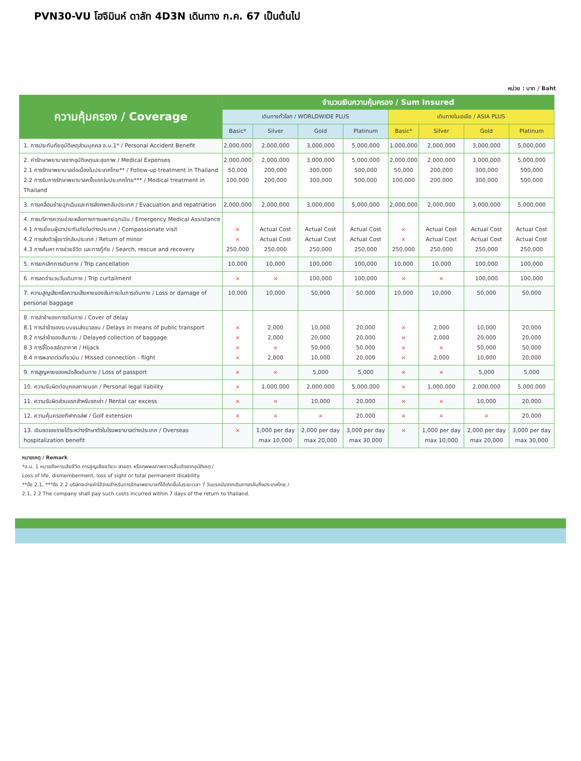PVN30-VU โฮจิมินห์ ดาลัท 4D3N เดินทาง ก.ค. 67 เป็นต้นไป
หน่วย : บาท / Baht
| ความคุ้มครอง / Coverage | จำนวนเงินความคุ้มครอง / Sum Insured | | | | | | | |
| --- | --- | --- | --- | --- | --- | --- | --- | --- |
| | เดินทางทั่วโลก / WORLDWIDE PLUS | | | | เดินทางในเอเชีย / ASIA PLUS | | | |
| | Basic* | Silver | Gold | Platinum | Basic* | Silver | Gold | Platinum |
| 1. การประกันภัยอุบัติเหตุส่วนบุคคล อ.บ.1* / Personal Accident Benefit | 2,000,000 | 2,000,000 | 3,000,000 | 5,000,000 | 1,000,000 | 2,000,000 | 3,000,000 | 5,000,000 |
| 2. ค่ารักษาพยาบาลจากอุบัติเหตุและสุขภาพ / Medical Expenses 2.1 การรักษาพยาบาลต่อเนื่องในประเทศไทย** / Follow-up treatment in Thailand 2.2 การรับการรักษาพยาบาลครั้งแรกในประเทศไทย*** / Medical treatment in Thailand | 2,000,000 50,000 100,000 | 2,000,000 200,000 200,000 | 3,000,000 300,000 300,000 | 5,000,000 500,000 500,000 | 2,000,000 50,000 100,000 | 2,000,000 200,000 200,000 | 3,000,000 300,000 300,000 | 5,000,000 500,000 500,000 |
| 3. การเคลื่อนย้ายฉุกเฉินและการส่งศพกลับประเทศ / Evacuation and repatriation | 2,000,000 | 2,000,000 | 3,000,000 | 5,000,000 | 2,000,000 | 2,000,000 | 3,000,000 | 5,000,000 |
| 4. การบริการความช่วยเหลือทางการแพทย์ฉุกเฉิน / Emergency Medical Assistance 4.1 การเยี่ยมผู้เอาประกันภัยในต่างประเทศ / Compassionate visit 4.2 การส่งตัวผู้เยาว์กลับประเทศ / Return of minor 4.3 การค้นหา การช่วยชีวิต และการกู้ภัย / Search, rescue and recovery | × × 250,000 | Actual Cost Actual Cost 250,000 | Actual Cost Actual Cost 250,000 | Actual Cost Actual Cost 250,000 | × × 250,000 | Actual Cost Actual Cost 250,000 | Actual Cost Actual Cost 250,000 | Actual Cost Actual Cost 250,000 |
| 5. การยกเลิกการเดินทาง / Trip cancellation | 10,000 | 10,000 | 100,000 | 100,000 | 10,000 | 10,000 | 100,000 | 100,000 |
| 6. การลดจำนวนวันเดินทาง / Trip curtailment | × | × | 100,000 | 100,000 | × | × | 100,000 | 100,000 |
| 7. ความสูญเสียหรือความเสียหายของสัมภาระในการเดินทาง / Loss or damage of personal baggage | 10,000 | 10,000 | 50,000 | 50,000 | 10,000 | 10,000 | 50,000 | 50,000 |
| 8. การล่าช้าของการเดินทาง / Cover of delay 8.1 การล่าช้าของระบบขนส่งมวลชน / Delays in means of public transport 8.2 การล่าช้าของสัมภาระ / Delayed collection of baggage 8.3 การจี้โดยสลัดอากาศ / Hijack 8.4 การพลาดต่อเที่ยวบิน / Missed connection - flight | × × × × | 2,000 2,000 × 2,000 | 10,000 20,000 50,000 10,000 | 20,000 20,000 50,000 20,000 | × × × × | 2,000 2,000 × 2,000 | 10,000 20,000 50,000 10,000 | 20,000 20,000 50,000 20,000 |
| 9. การสูญหายของหนังสือเดินทาง / Loss of passport | × | × | 5,000 | 5,000 | × | × | 5,000 | 5,000 |
| 10. ความรับผิดต่อบุคคลภายนอก / Personal legal liability | × | 1,000,000 | 2,000,000 | 5,000,000 | × | 1,000,000 | 2,000,000 | 5,000,000 |
| 11. ความรับผิดส่วนแรกสำหรับรถเช่า / Rental car excess | × | × | 10,000 | 20,000 | × | × | 10,000 | 20,000 |
| 12. ความคุ้มครองกีฬากอล์ฟ / Golf extension | × | × | × | 20,000 | × | × | × | 20,000 |
| 13. เงินชดเชยรายได้ระหว่างรักษาตัวในโรงพยาบาลต่างประเทศ / Overseas hospitalization benefit | × | 1,000 per day max 10,000 | 2,000 per day max 20,000 | 3,000 per day max 30,000 | × | 1,000 per day max 10,000 | 2,000 per day max 20,000 | 3,000 per day max 30,000 |
หมายเหตุ / Remark
*อ.บ. 1 หมายถึงการเสียชีวิต การสูญเสียอวัยวะ สายตา หรือทุพพลภาพถาวรสิ้นเชิงจากอุบัติเหตุ /
Loss of life, dismemberment, loss of sight or total permanent disability.
**ข้อ 2.1, ***ข้อ 2.2 บริษัทจะจ่ายค่าใช้จ่ายสำหรับการรักษาพยาบาลที่ได้เกิดขึ้นในระยะเวลา 7 วันแรกนับจากเดินทางกลับถึงประเทศไทย /
2.1, 2.2 The company shall pay such costs incurred within 7 days of the return to thailand.